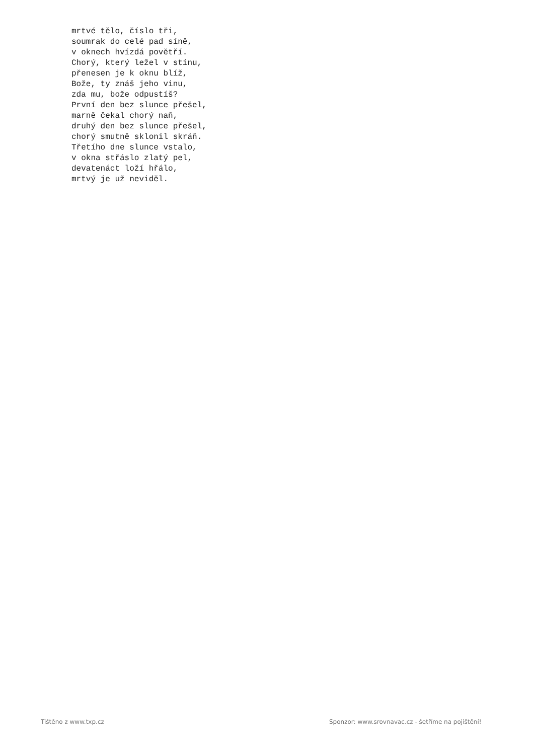mrtvé tělo, číslo tři,
soumrak do celé pad síně,
v oknech hvízdá povětří.
Chorý, který ležel v stínu,
přenesen je k oknu blíž,
Bože, ty znáš jeho vinu,
zda mu, bože odpustíš?
První den bez slunce přešel,
marně čekal chorý naň,
druhý den bez slunce přešel,
chorý smutně sklonil skráň.
Třetího dne slunce vstalo,
v okna střáslo zlatý pel,
devatenáct loží hřálo,
mrtvý je už neviděl.
Tištěno z www.txp.cz
Sponzor: www.srovnavac.cz - šetříme na pojištění!